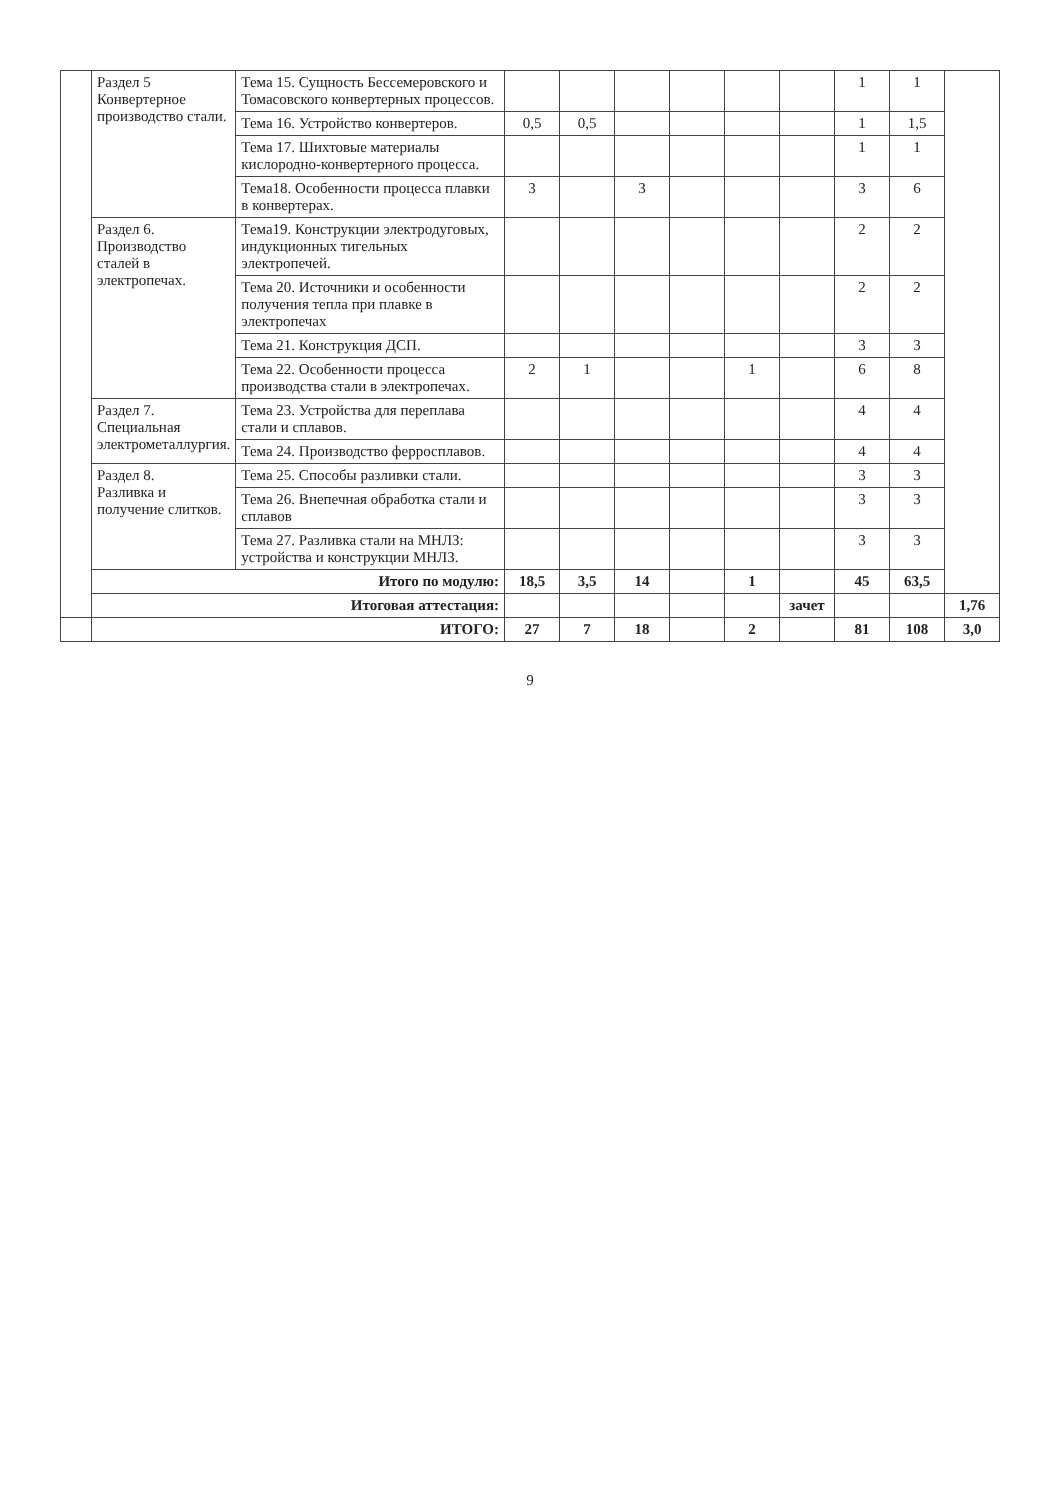| | Раздел 5 Конвертерное производство стали. | Тема 15. Сущность Бессемеровского и Томасовского конвертерных процессов. | | | | | | | 1 | 1 | |
| | | Тема 16. Устройство конвертеров. | 0,5 | 0,5 | | | | | 1 | 1,5 | |
| | | Тема 17. Шихтовые материалы кислородно-конвертерного процесса. | | | | | | | 1 | 1 | |
| | | Тема18. Особенности процесса плавки в конвертерах. | 3 | | 3 | | | | 3 | 6 | |
| | Раздел 6. Производство сталей в электропечах. | Тема19. Конструкции электродуговых, индукционных тигельных электропечей. | | | | | | | 2 | 2 | |
| | | Тема 20. Источники и особенности получения тепла при плавке в электропечах | | | | | | | 2 | 2 | |
| | | Тема 21. Конструкция ДСП. | | | | | | | 3 | 3 | |
| | | Тема 22. Особенности процесса производства стали в электропечах. | 2 | 1 | | | 1 | | 6 | 8 | |
| | Раздел 7. Специальная электрометаллургия. | Тема 23. Устройства для переплава стали и сплавов. | | | | | | | 4 | 4 | |
| | | Тема 24. Производство ферросплавов. | | | | | | | 4 | 4 | |
| | Раздел 8. Разливка и получение слитков. | Тема 25. Способы разливки стали. | | | | | | | 3 | 3 | |
| | | Тема 26. Внепечная обработка стали и сплавов | | | | | | | 3 | 3 | |
| | | Тема 27. Разливка стали на МНЛЗ: устройства и конструкции МНЛЗ. | | | | | | | 3 | 3 | |
| | Итого по модулю: | | 18,5 | 3,5 | 14 | | 1 | | 45 | 63,5 | |
| | Итоговая аттестация: | | | | | | | зачет | | | 1,76 |
| | ИТОГО: | | 27 | 7 | 18 | | 2 | | 81 | 108 | 3,0 |
9